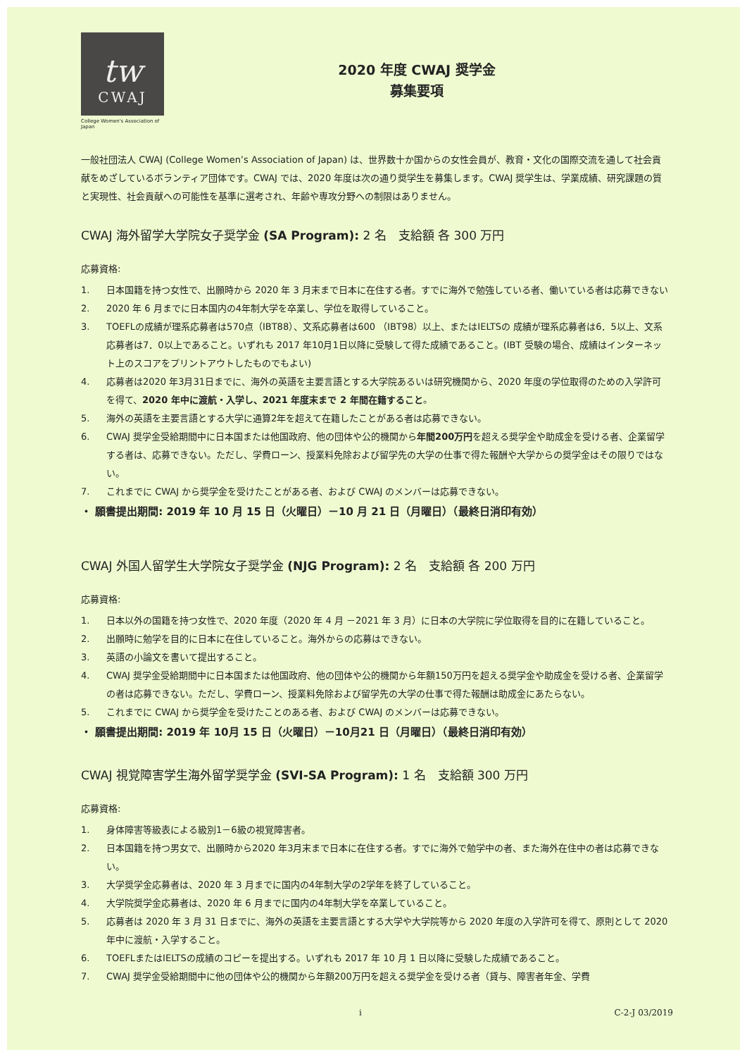tw
CWAJ
College Women's Association of Japan
2020 年度 CWAJ 奨学金
募集要項
一般社団法人 CWAJ (College Women’s Association of Japan) は、世界数十か国からの女性会員が、教育・文化の国際交流を通して社会貢献をめざしているボランティア団体です。CWAJ では、2020 年度は次の通り奨学生を募集します。CWAJ 奨学生は、学業成績、研究課題の質と実現性、社会貢献への可能性を基準に選考され、年齢や専攻分野への制限はありません。
CWAJ 海外留学大学院女子奨学金 (SA Program): 2 名　支給額 各 300 万円
応募資格:
1. 日本国籍を持つ女性で、出願時から 2020 年 3 月末まで日本に在住する者。すでに海外で勉強している者、働いている者は応募できない
2. 2020 年 6 月までに日本国内の4年制大学を卒業し、学位を取得していること。
3. TOEFLの成績が理系応募者は570点（IBT88）、文系応募者は600 （IBT98）以上、またはIELTSの 成績が理系応募者は6．5以上、文系応募者は7．0以上であること。いずれも 2017 年10月1日以降に受験して得た成績であること。(IBT 受験の場合、成績はインターネット上のスコアをプリントアウトしたものでもよい)
4. 応募者は2020 年3月31日までに、海外の英語を主要言語とする大学院あるいは研究機関から、2020 年度の学位取得のための入学許可を得て、2020 年中に渡航・入学し、2021 年度末まで 2 年間在籍すること。
5. 海外の英語を主要言語とする大学に通算2年を超えて在籍したことがある者は応募できない。
6. CWAJ 奨学金受給期間中に日本国または他国政府、他の団体や公的機関から年間200万円を超える奨学金や助成金を受ける者、企業留学する者は、応募できない。ただし、学費ローン、授業料免除および留学先の大学の仕事で得た報酬や大学からの奨学金はその限りではない。
7. これまでに CWAJ から奨学金を受けたことがある者、および CWAJ のメンバーは応募できない。
・ 願書提出期間: 2019 年 10 月 15 日（火曜日）－10 月 21 日（月曜日）（最終日消印有効）
CWAJ 外国人留学生大学院女子奨学金 (NJG Program): 2 名　支給額 各 200 万円
応募資格:
1. 日本以外の国籍を持つ女性で、2020 年度（2020 年 4 月 －2021 年 3 月）に日本の大学院に学位取得を目的に在籍していること。
2. 出願時に勉学を目的に日本に在住していること。海外からの応募はできない。
3. 英語の小論文を書いて提出すること。
4. CWAJ 奨学金受給期間中に日本国または他国政府、他の団体や公的機関から年額150万円を超える奨学金や助成金を受ける者、企業留学の者は応募できない。ただし、学費ローン、授業料免除および留学先の大学の仕事で得た報酬は助成金にあたらない。
5. これまでに CWAJ から奨学金を受けたことのある者、および CWAJ のメンバーは応募できない。
・ 願書提出期間: 2019 年 10月 15 日（火曜日）－10月21 日（月曜日）（最終日消印有効）
CWAJ 視覚障害学生海外留学奨学金 (SVI-SA Program): 1 名　支給額 300 万円
応募資格:
1. 身体障害等級表による級別1－6級の視覚障害者。
2. 日本国籍を持つ男女で、出願時から2020 年3月末まで日本に在住する者。すでに海外で勉学中の者、また海外在住中の者は応募できない。
3. 大学奨学金応募者は、2020 年 3 月までに国内の4年制大学の2学年を終了していること。
4. 大学院奨学金応募者は、2020 年 6 月までに国内の4年制大学を卒業していること。
5. 応募者は 2020 年 3 月 31 日までに、海外の英語を主要言語とする大学や大学院等から 2020 年度の入学許可を得て、原則として 2020 年中に渡航・入学すること。
6. TOEFLまたはIELTSの成績のコピーを提出する。いずれも 2017 年 10 月 1 日以降に受験した成績であること。
7. CWAJ 奨学金受給期間中に他の団体や公的機関から年額200万円を超える奨学金を受ける者（貸与、障害者年金、学費
i C-2-J 03/2019